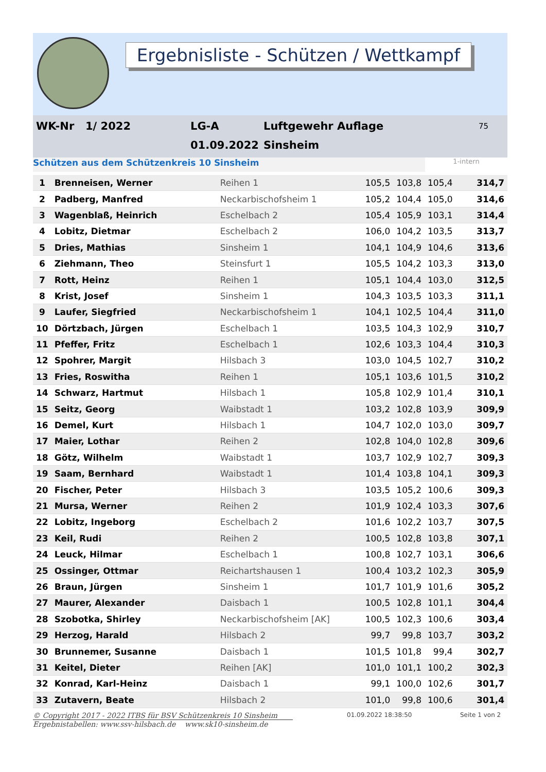Ergebnisliste - Schützen / Wettkampf
WK-Nr
1/ 2022
LG-A
Luftgewehr Auflage
75
01.09.2022
Sinsheim
Schützen aus dem Schützenkreis 10 Sinsheim 1-intern
| 1 | Brenneisen, Werner | Reihen 1 | 105,5 | 103,8 | 105,4 | 314,7 |
| 2 | Padberg, Manfred | Neckarbischofsheim 1 | 105,2 | 104,4 | 105,0 | 314,6 |
| 3 | Wagenblaß, Heinrich | Eschelbach 2 | 105,4 | 105,9 | 103,1 | 314,4 |
| 4 | Lobitz, Dietmar | Eschelbach 2 | 106,0 | 104,2 | 103,5 | 313,7 |
| 5 | Dries, Mathias | Sinsheim 1 | 104,1 | 104,9 | 104,6 | 313,6 |
| 6 | Ziehmann, Theo | Steinsfurt 1 | 105,5 | 104,2 | 103,3 | 313,0 |
| 7 | Rott, Heinz | Reihen 1 | 105,1 | 104,4 | 103,0 | 312,5 |
| 8 | Krist, Josef | Sinsheim 1 | 104,3 | 103,5 | 103,3 | 311,1 |
| 9 | Laufer, Siegfried | Neckarbischofsheim 1 | 104,1 | 102,5 | 104,4 | 311,0 |
| 10 | Dörtzbach, Jürgen | Eschelbach 1 | 103,5 | 104,3 | 102,9 | 310,7 |
| 11 | Pfeffer, Fritz | Eschelbach 1 | 102,6 | 103,3 | 104,4 | 310,3 |
| 12 | Spohrer, Margit | Hilsbach 3 | 103,0 | 104,5 | 102,7 | 310,2 |
| 13 | Fries, Roswitha | Reihen 1 | 105,1 | 103,6 | 101,5 | 310,2 |
| 14 | Schwarz, Hartmut | Hilsbach 1 | 105,8 | 102,9 | 101,4 | 310,1 |
| 15 | Seitz, Georg | Waibstadt 1 | 103,2 | 102,8 | 103,9 | 309,9 |
| 16 | Demel, Kurt | Hilsbach 1 | 104,7 | 102,0 | 103,0 | 309,7 |
| 17 | Maier, Lothar | Reihen 2 | 102,8 | 104,0 | 102,8 | 309,6 |
| 18 | Götz, Wilhelm | Waibstadt 1 | 103,7 | 102,9 | 102,7 | 309,3 |
| 19 | Saam, Bernhard | Waibstadt 1 | 101,4 | 103,8 | 104,1 | 309,3 |
| 20 | Fischer, Peter | Hilsbach 3 | 103,5 | 105,2 | 100,6 | 309,3 |
| 21 | Mursa, Werner | Reihen 2 | 101,9 | 102,4 | 103,3 | 307,6 |
| 22 | Lobitz, Ingeborg | Eschelbach 2 | 101,6 | 102,2 | 103,7 | 307,5 |
| 23 | Keil, Rudi | Reihen 2 | 100,5 | 102,8 | 103,8 | 307,1 |
| 24 | Leuck, Hilmar | Eschelbach 1 | 100,8 | 102,7 | 103,1 | 306,6 |
| 25 | Ossinger, Ottmar | Reichartshausen 1 | 100,4 | 103,2 | 102,3 | 305,9 |
| 26 | Braun, Jürgen | Sinsheim 1 | 101,7 | 101,9 | 101,6 | 305,2 |
| 27 | Maurer, Alexander | Daisbach 1 | 100,5 | 102,8 | 101,1 | 304,4 |
| 28 | Szobotka, Shirley | Neckarbischofsheim [AK] | 100,5 | 102,3 | 100,6 | 303,4 |
| 29 | Herzog, Harald | Hilsbach 2 | 99,7 | 99,8 | 103,7 | 303,2 |
| 30 | Brunnemer, Susanne | Daisbach 1 | 101,5 | 101,8 | 99,4 | 302,7 |
| 31 | Keitel, Dieter | Reihen [AK] | 101,0 | 101,1 | 100,2 | 302,3 |
| 32 | Konrad, Karl-Heinz | Daisbach 1 | 99,1 | 100,0 | 102,6 | 301,7 |
| 33 | Zutavern, Beate | Hilsbach 2 | 101,0 | 99,8 | 100,6 | 301,4 |
© Copyright 2017 - 2022 ITBS für BSV Schützenkreis 10 Sinsheim
Ergebnistabellen: www.ssv-hilsbach.de www.sk10-sinsheim.de
01.09.2022 18:38:50 Seite 1 von 2